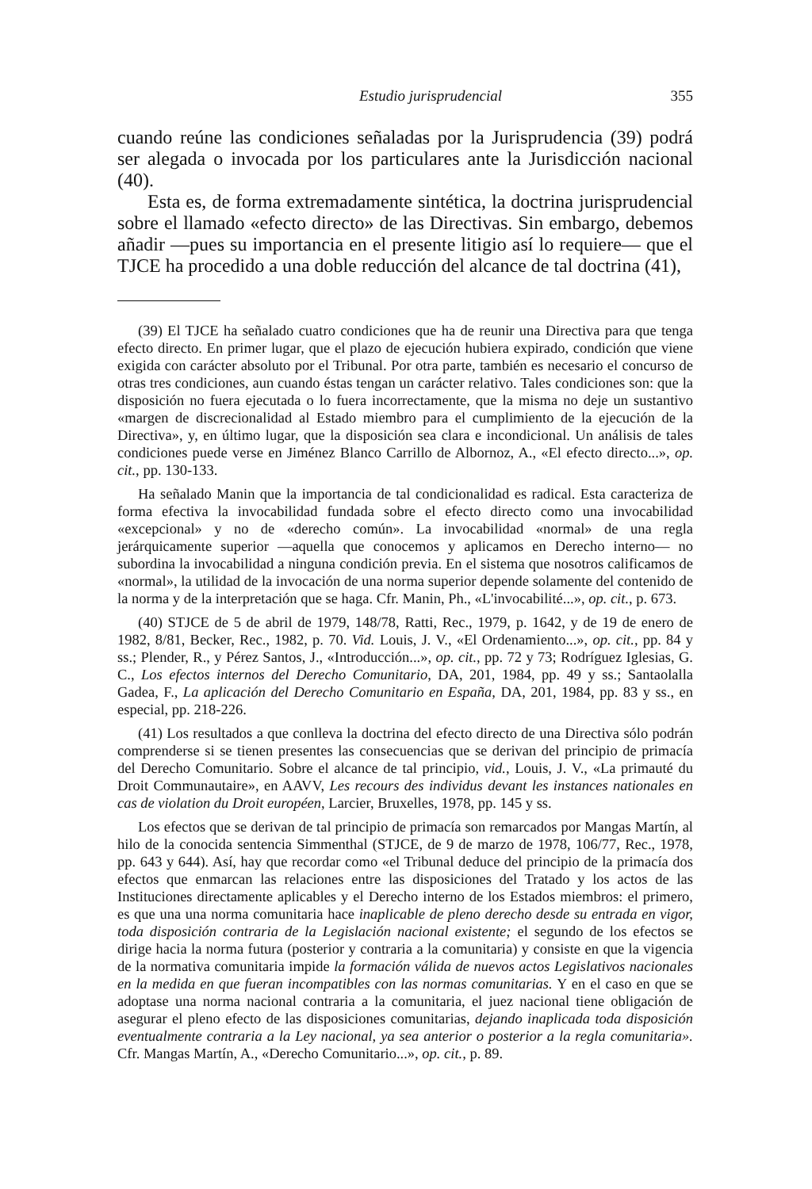Estudio jurisprudencial 355
cuando reúne las condiciones señaladas por la Jurisprudencia (39) podrá ser alegada o invocada por los particulares ante la Jurisdicción nacional (40).
Esta es, de forma extremadamente sintética, la doctrina jurisprudencial sobre el llamado «efecto directo» de las Directivas. Sin embargo, debemos añadir —pues su importancia en el presente litigio así lo requiere— que el TJCE ha procedido a una doble reducción del alcance de tal doctrina (41),
(39) El TJCE ha señalado cuatro condiciones que ha de reunir una Directiva para que tenga efecto directo. En primer lugar, que el plazo de ejecución hubiera expirado, condición que viene exigida con carácter absoluto por el Tribunal. Por otra parte, también es necesario el concurso de otras tres condiciones, aun cuando éstas tengan un carácter relativo. Tales condiciones son: que la disposición no fuera ejecutada o lo fuera incorrectamente, que la misma no deje un sustantivo «margen de discrecionalidad al Estado miembro para el cumplimiento de la ejecución de la Directiva», y, en último lugar, que la disposición sea clara e incondicional. Un análisis de tales condiciones puede verse en Jiménez Blanco Carrillo de Albornoz, A., «El efecto directo...», op. cit., pp. 130-133.
Ha señalado Manin que la importancia de tal condicionalidad es radical. Esta caracteriza de forma efectiva la invocabilidad fundada sobre el efecto directo como una invocabilidad «excepcional» y no de «derecho común». La invocabilidad «normal» de una regla jerárquicamente superior —aquella que conocemos y aplicamos en Derecho interno— no subordina la invocabilidad a ninguna condición previa. En el sistema que nosotros calificamos de «normal», la utilidad de la invocación de una norma superior depende solamente del contenido de la norma y de la interpretación que se haga. Cfr. Manin, Ph., «L'invocabilité...», op. cit., p. 673.
(40) STJCE de 5 de abril de 1979, 148/78, Ratti, Rec., 1979, p. 1642, y de 19 de enero de 1982, 8/81, Becker, Rec., 1982, p. 70. Vid. Louis, J. V., «El Ordenamiento...», op. cit., pp. 84 y ss.; Plender, R., y Pérez Santos, J., «Introducción...», op. cit., pp. 72 y 73; Rodríguez Iglesias, G. C., Los efectos internos del Derecho Comunitario, DA, 201, 1984, pp. 49 y ss.; Santaolalla Gadea, F., La aplicación del Derecho Comunitario en España, DA, 201, 1984, pp. 83 y ss., en especial, pp. 218-226.
(41) Los resultados a que conlleva la doctrina del efecto directo de una Directiva sólo podrán comprenderse si se tienen presentes las consecuencias que se derivan del principio de primacía del Derecho Comunitario. Sobre el alcance de tal principio, vid., Louis, J. V., «La primauté du Droit Communautaire», en AAVV, Les recours des individus devant les instances nationales en cas de violation du Droit européen, Larcier, Bruxelles, 1978, pp. 145 y ss.
Los efectos que se derivan de tal principio de primacía son remarcados por Mangas Martín, al hilo de la conocida sentencia Simmenthal (STJCE, de 9 de marzo de 1978, 106/77, Rec., 1978, pp. 643 y 644). Así, hay que recordar como «el Tribunal deduce del principio de la primacía dos efectos que enmarcan las relaciones entre las disposiciones del Tratado y los actos de las Instituciones directamente aplicables y el Derecho interno de los Estados miembros: el primero, es que una una norma comunitaria hace inaplicable de pleno derecho desde su entrada en vigor, toda disposición contraria de la Legislación nacional existente; el segundo de los efectos se dirige hacia la norma futura (posterior y contraria a la comunitaria) y consiste en que la vigencia de la normativa comunitaria impide la formación válida de nuevos actos Legislativos nacionales en la medida en que fueran incompatibles con las normas comunitarias. Y en el caso en que se adoptase una norma nacional contraria a la comunitaria, el juez nacional tiene obligación de asegurar el pleno efecto de las disposiciones comunitarias, dejando inaplicada toda disposición eventualmente contraria a la Ley nacional, ya sea anterior o posterior a la regla comunitaria». Cfr. Mangas Martín, A., «Derecho Comunitario...», op. cit., p. 89.